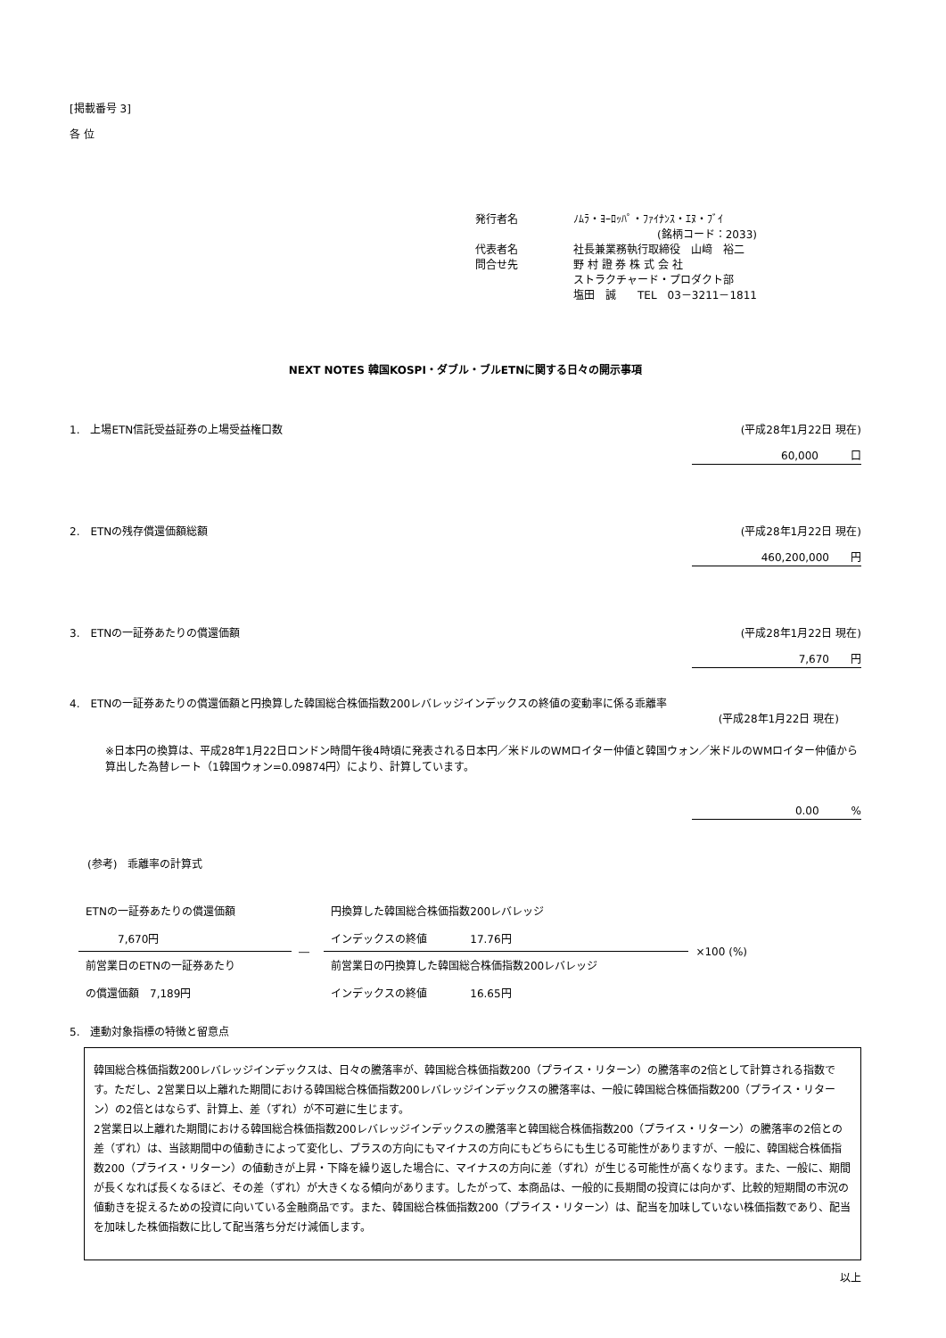[掲載番号 3]
各 位
| 発行者名 | ﾉﾑﾗ・ﾖｰﾛｯﾊﾟ・ﾌｧｲﾅﾝｽ・ｴﾇ・ﾌﾞｲ |
| | (銘柄コード：2033) |
| 代表者名 | 社長兼業務執行取締役 山﨑 裕二 |
| 問合せ先 | 野 村 證 券 株 式 会 社 |
| | ストラクチャード・プロダクト部 |
| | 塩田 誠 TEL 03－3211－1811 |
NEXT NOTES 韓国KOSPI・ダブル・ブルETNに関する日々の開示事項
1.　上場ETN信託受益証券の上場受益権口数 (平成28年1月22日 現在)
60,000　　　口
2.　ETNの残存償還価額総額 (平成28年1月22日 現在)
460,200,000　　円
3.　ETNの一証券あたりの償還価額 (平成28年1月22日 現在)
7,670　　円
4.　ETNの一証券あたりの償還価額と円換算した韓国総合株価指数200レバレッジインデックスの終値の変動率に係る乖離率
(平成28年1月22日 現在)
※日本円の換算は、平成28年1月22日ロンドン時間午後4時頃に発表される日本円／米ドルのWMロイター仲値と韓国ウォン／米ドルのWMロイター仲値から算出した為替レート（1韓国ウォン=0.09874円）により、計算しています。
0.00　　　%
(参考)　乖離率の計算式
| ETNの一証券あたりの償還価額 7,670円 | ― | 円換算した韓国総合株価指数200レバレッジ インデックスの終値 17.76円 | ×100 (%) |
| 前営業日のETNの一証券あたり の償還価額 7,189円 | | 前営業日の円換算した韓国総合株価指数200レバレッジ インデックスの終値 16.65円 | |
5.　連動対象指標の特徴と留意点
韓国総合株価指数200レバレッジインデックスは、日々の騰落率が、韓国総合株価指数200（プライス・リターン）の騰落率の2倍として計算される指数です。ただし、2営業日以上離れた期間における韓国総合株価指数200レバレッジインデックスの騰落率は、一般に韓国総合株価指数200（プライス・リターン）の2倍とはならず、計算上、差（ずれ）が不可避に生じます。
2営業日以上離れた期間における韓国総合株価指数200レバレッジインデックスの騰落率と韓国総合株価指数200（プライス・リターン）の騰落率の2倍との差（ずれ）は、当該期間中の値動きによって変化し、プラスの方向にもマイナスの方向にもどちらにも生じる可能性がありますが、一般に、韓国総合株価指数200（プライス・リターン）の値動きが上昇・下降を繰り返した場合に、マイナスの方向に差（ずれ）が生じる可能性が高くなります。また、一般に、期間が長くなれば長くなるほど、その差（ずれ）が大きくなる傾向があります。したがって、本商品は、一般的に長期間の投資には向かず、比較的短期間の市況の値動きを捉えるための投資に向いている金融商品です。また、韓国総合株価指数200（プライス・リターン）は、配当を加味していない株価指数であり、配当を加味した株価指数に比して配当落ち分だけ減価します。
以上